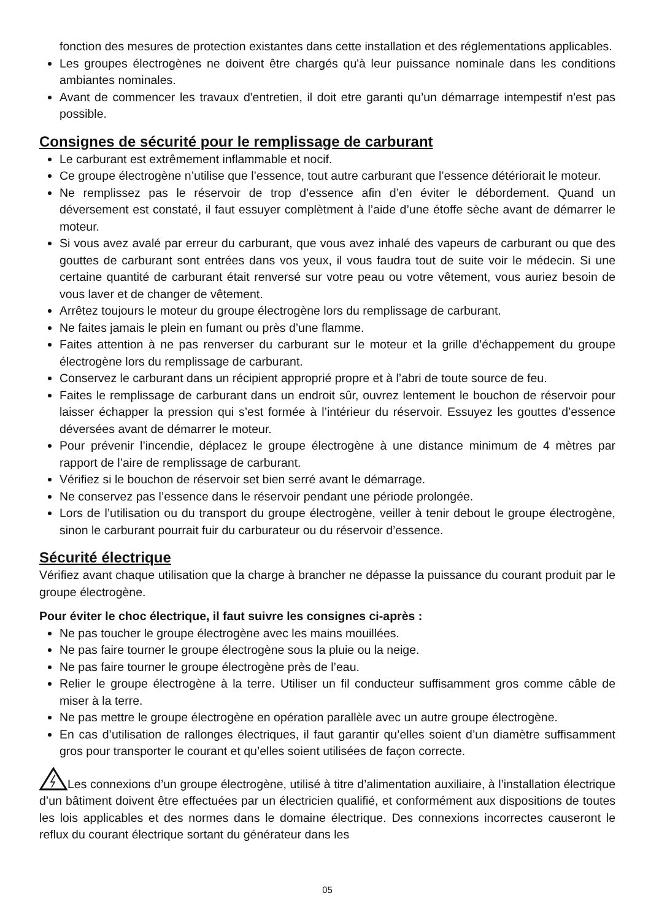fonction des mesures de protection existantes dans cette installation et des réglementations applicables.
Les groupes électrogènes ne doivent être chargés qu'à leur puissance nominale dans les conditions ambiantes nominales.
Avant de commencer les travaux d'entretien, il doit etre garanti qu’un démarrage intempestif n'est pas possible.
Consignes de sécurité pour le remplissage de carburant
Le carburant est extrêmement inflammable et nocif.
Ce groupe électrogène n’utilise que l’essence, tout autre carburant que l’essence détériorait le moteur.
Ne remplissez pas le réservoir de trop d’essence afin d’en éviter le débordement. Quand un déversement est constaté, il faut essuyer complètment à l’aide d’une étoffe sèche avant de démarrer le moteur.
Si vous avez avalé par erreur du carburant, que vous avez inhalé des vapeurs de carburant ou que des gouttes de carburant sont entrées dans vos yeux, il vous faudra tout de suite voir le médecin. Si une certaine quantité de carburant était renversé sur votre peau ou votre vêtement, vous auriez besoin de vous laver et de changer de vêtement.
Arrêtez toujours le moteur du groupe électrogène lors du remplissage de carburant.
Ne faites jamais le plein en fumant ou près d’une flamme.
Faites attention à ne pas renverser du carburant sur le moteur et la grille d’échappement du groupe électrogène lors du remplissage de carburant.
Conservez le carburant dans un récipient approprié propre et à l’abri de toute source de feu.
Faites le remplissage de carburant dans un endroit sûr, ouvrez lentement le bouchon de réservoir pour laisser échapper la pression qui s’est formée à l’intérieur du réservoir. Essuyez les gouttes d’essence déversées avant de démarrer le moteur.
Pour prévenir l’incendie, déplacez le groupe électrogène à une distance minimum de 4 mètres par rapport de l’aire de remplissage de carburant.
Vérifiez si le bouchon de réservoir set bien serré avant le démarrage.
Ne conservez pas l’essence dans le réservoir pendant une période prolongée.
Lors de l’utilisation ou du transport du groupe électrogène, veiller à tenir debout le groupe électrogène, sinon le carburant pourrait fuir du carburateur ou du réservoir d’essence.
Sécurité électrique
Vérifiez avant chaque utilisation que la charge à brancher ne dépasse la puissance du courant produit par le groupe électrogène.
Pour éviter le choc électrique, il faut suivre les consignes ci-après :
Ne pas toucher le groupe électrogène avec les mains mouillées.
Ne pas faire tourner le groupe électrogène sous la pluie ou la neige.
Ne pas faire tourner le groupe électrogène près de l’eau.
Relier le groupe électrogène à la terre. Utiliser un fil conducteur suffisamment gros comme câble de miser à la terre.
Ne pas mettre le groupe électrogène en opération parallèle avec un autre groupe électrogène.
En cas d’utilisation de rallonges électriques, il faut garantir qu’elles soient d’un diamètre suffisamment gros pour transporter le courant et qu’elles soient utilisées de façon correcte.
Les connexions d’un groupe électrogène, utilisé à titre d’alimentation auxiliaire, à l’installation électrique d’un bâtiment doivent être effectuées par un électricien qualifié, et conformément aux dispositions de toutes les lois applicables et des normes dans le domaine électrique. Des connexions incorrectes causeront le reflux du courant électrique sortant du générateur dans les
05